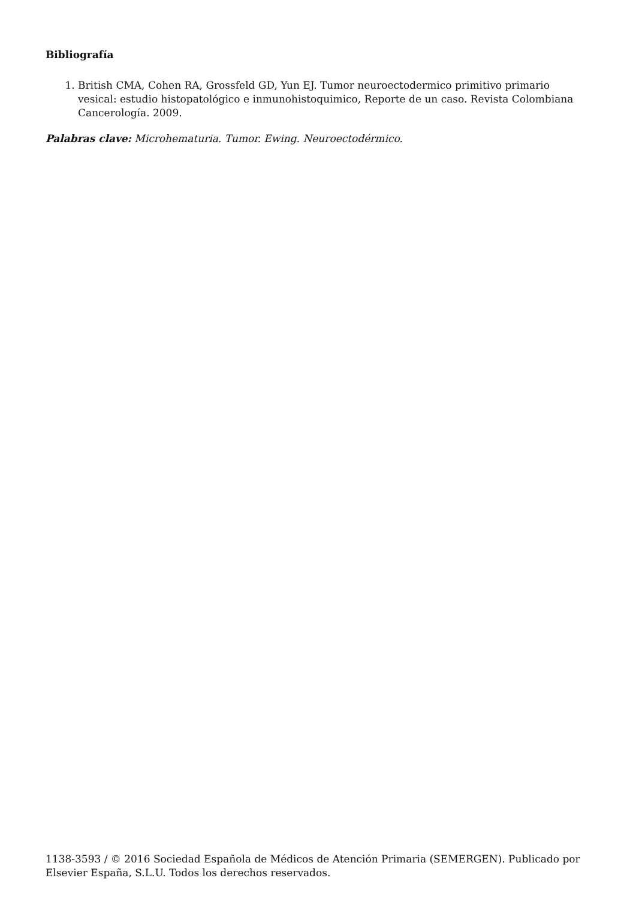Bibliografía
1. British CMA, Cohen RA, Grossfeld GD, Yun EJ. Tumor neuroectodermico primitivo primario vesical: estudio histopatológico e inmunohistoquimico, Reporte de un caso. Revista Colombiana Cancerología. 2009.
Palabras clave: Microhematuria. Tumor. Ewing. Neuroectodérmico.
1138-3593 / © 2016 Sociedad Española de Médicos de Atención Primaria (SEMERGEN). Publicado por Elsevier España, S.L.U. Todos los derechos reservados.